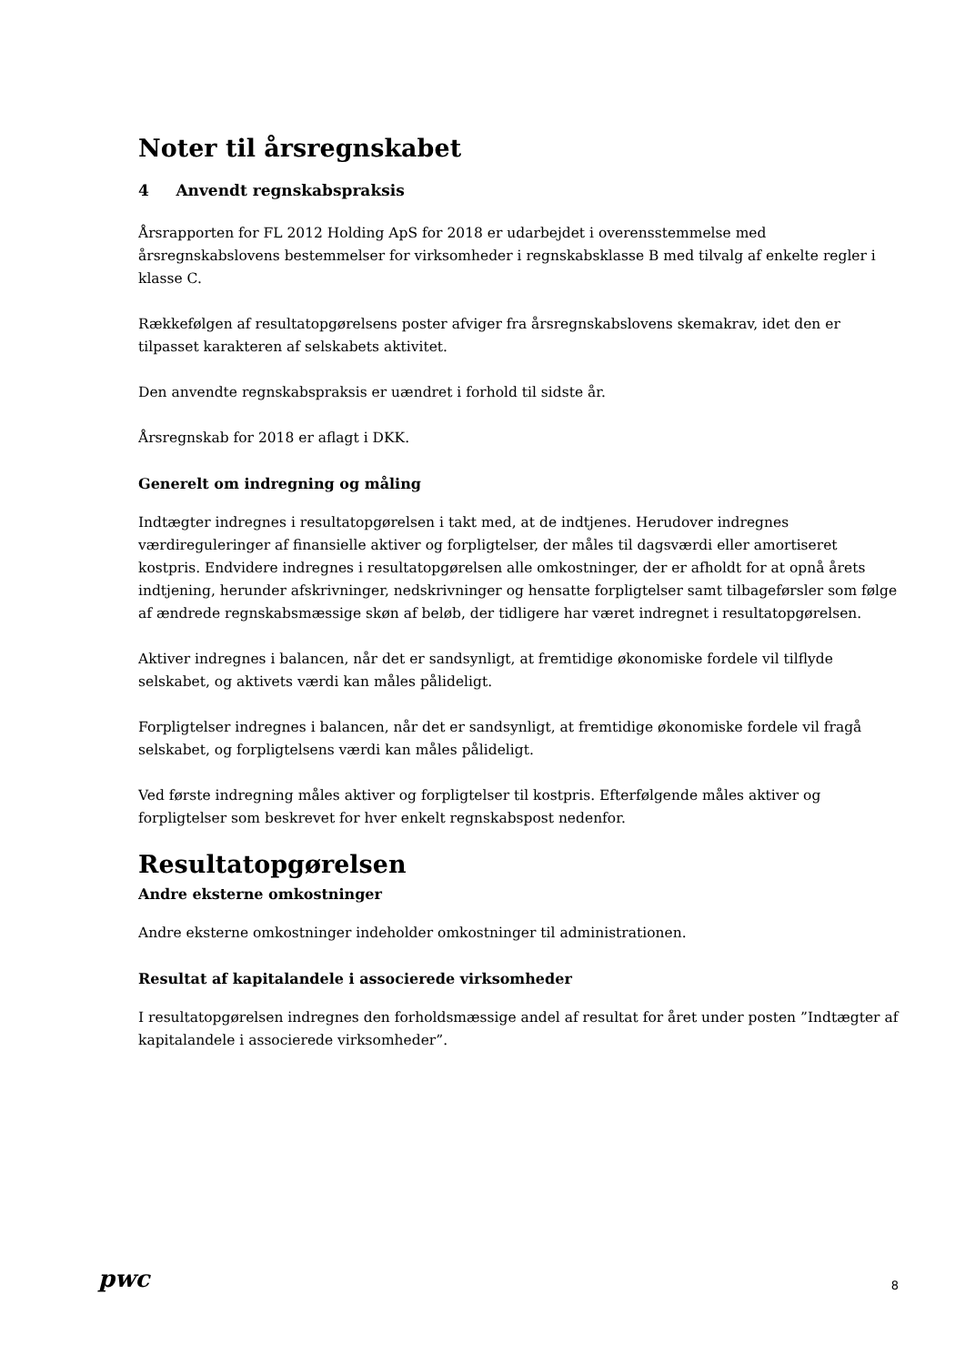Noter til årsregnskabet
4 Anvendt regnskabspraksis
Årsrapporten for FL 2012 Holding ApS for 2018 er udarbejdet i overensstemmelse med årsregnskabslovens bestemmelser for virksomheder i regnskabsklasse B med tilvalg af enkelte regler i klasse C.
Rækkefølgen af resultatopgørelsens poster afviger fra årsregnskabslovens skemakrav, idet den er tilpasset karakteren af selskabets aktivitet.
Den anvendte regnskabspraksis er uændret i forhold til sidste år.
Årsregnskab for 2018 er aflagt i DKK.
Generelt om indregning og måling
Indtægter indregnes i resultatopgørelsen i takt med, at de indtjenes. Herudover indregnes værdireguleringer af finansielle aktiver og forpligtelser, der måles til dagsværdi eller amortiseret kostpris. Endvidere indregnes i resultatopgørelsen alle omkostninger, der er afholdt for at opnå årets indtjening, herunder afskrivninger, nedskrivninger og hensatte forpligtelser samt tilbageførsler som følge af ændrede regnskabsmæssige skøn af beløb, der tidligere har været indregnet i resultatopgørelsen.
Aktiver indregnes i balancen, når det er sandsynligt, at fremtidige økonomiske fordele vil tilflyde selskabet, og aktivets værdi kan måles pålideligt.
Forpligtelser indregnes i balancen, når det er sandsynligt, at fremtidige økonomiske fordele vil fragå selskabet, og forpligtelsens værdi kan måles pålideligt.
Ved første indregning måles aktiver og forpligtelser til kostpris. Efterfølgende måles aktiver og forpligtelser som beskrevet for hver enkelt regnskabspost nedenfor.
Resultatopgørelsen
Andre eksterne omkostninger
Andre eksterne omkostninger indeholder omkostninger til administrationen.
Resultat af kapitalandele i associerede virksomheder
I resultatopgørelsen indregnes den forholdsmæssige andel af resultat for året under posten ”Indtægter af kapitalandele i associerede virksomheder”.
pwc 8